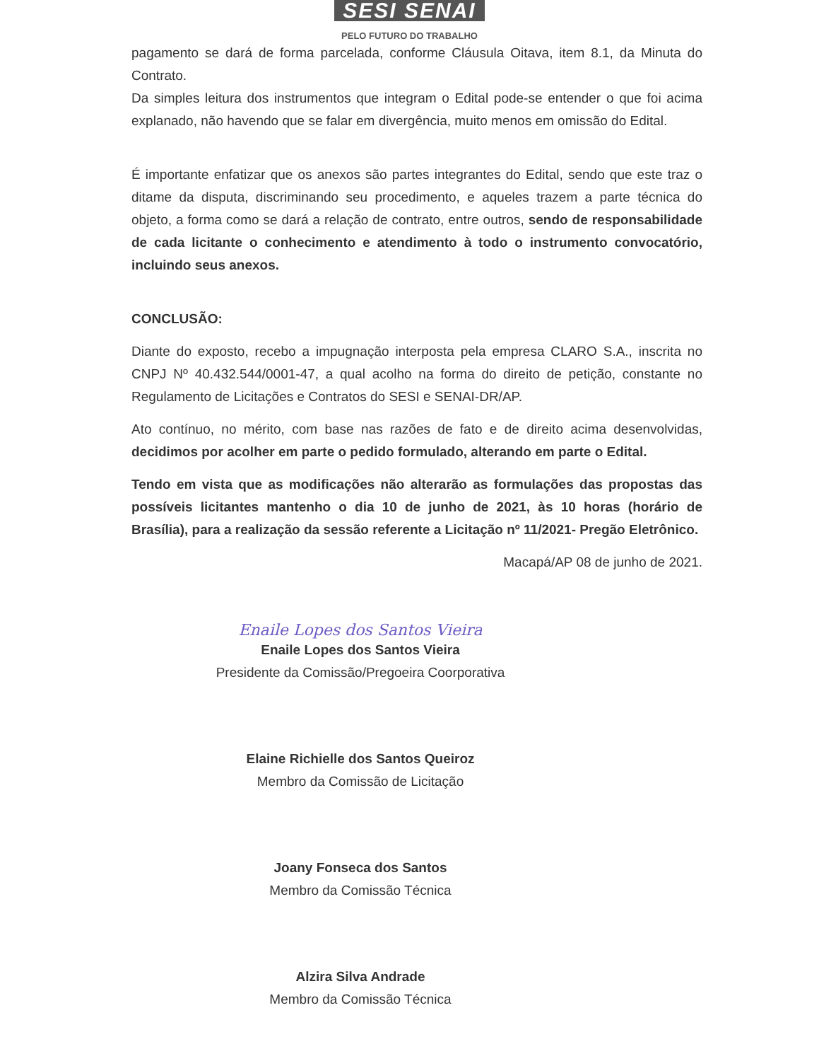SESI SENAI
PELO FUTURO DO TRABALHO
pagamento se dará de forma parcelada, conforme Cláusula Oitava, item 8.1, da Minuta do Contrato.
Da simples leitura dos instrumentos que integram o Edital pode-se entender o que foi acima explanado, não havendo que se falar em divergência, muito menos em omissão do Edital.
É importante enfatizar que os anexos são partes integrantes do Edital, sendo que este traz o ditame da disputa, discriminando seu procedimento, e aqueles trazem a parte técnica do objeto, a forma como se dará a relação de contrato, entre outros, sendo de responsabilidade de cada licitante o conhecimento e atendimento à todo o instrumento convocatório, incluindo seus anexos.
CONCLUSÃO:
Diante do exposto, recebo a impugnação interposta pela empresa CLARO S.A., inscrita no CNPJ Nº 40.432.544/0001-47, a qual acolho na forma do direito de petição, constante no Regulamento de Licitações e Contratos do SESI e SENAI-DR/AP.
Ato contínuo, no mérito, com base nas razões de fato e de direito acima desenvolvidas, decidimos por acolher em parte o pedido formulado, alterando em parte o Edital.
Tendo em vista que as modificações não alterarão as formulações das propostas das possíveis licitantes mantenho o dia 10 de junho de 2021, às 10 horas (horário de Brasília), para a realização da sessão referente a Licitação nº 11/2021- Pregão Eletrônico.
Macapá/AP 08 de junho de 2021.
Enaile Lopes dos Santos Vieira
Enaile Lopes dos Santos Vieira
Presidente da Comissão/Pregoeira Coorporativa
Elaine Richielle dos Santos Queiroz
Membro da Comissão de Licitação
Joany Fonseca dos Santos
Membro da Comissão Técnica
Alzira Silva Andrade
Membro da Comissão Técnica